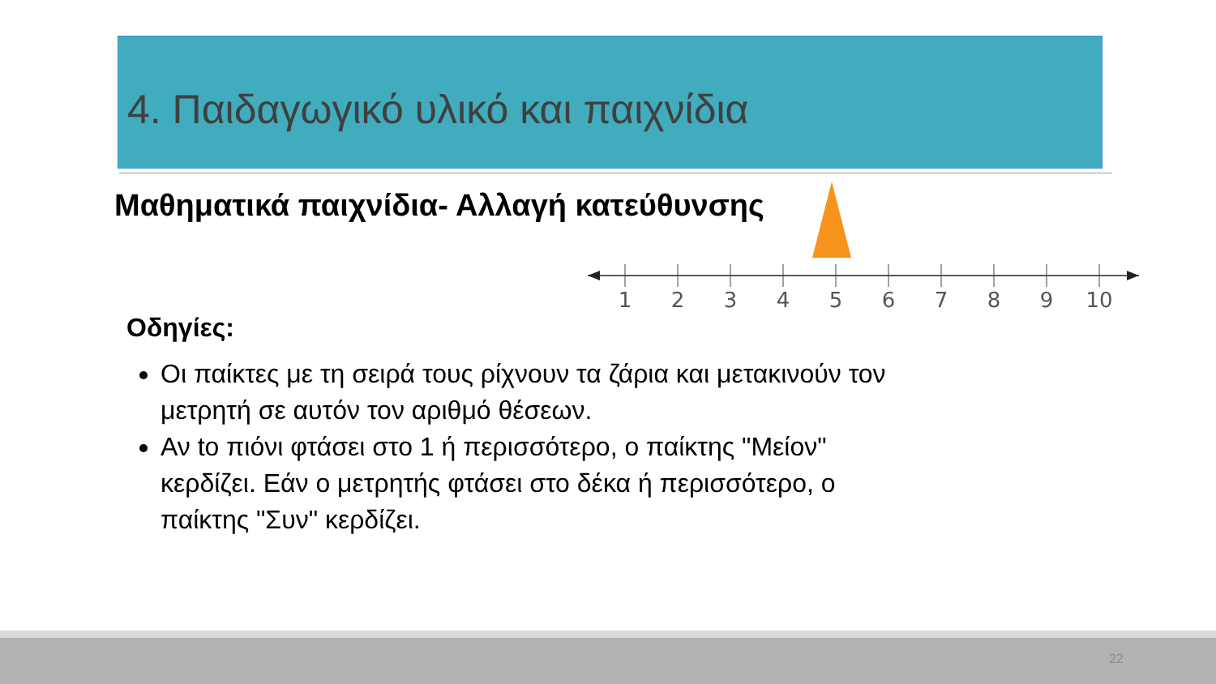4. Παιδαγωγικό υλικό και παιχνίδια
Μαθηματικά παιχνίδια- Αλλαγή κατεύθυνσης
1
2
3
4
5
6
7
8
9
10
Οδηγίες:
Οι παίκτες με τη σειρά τους ρίχνουν τα ζάρια και μετακινούν τον μετρητή σε αυτόν τον αριθμό θέσεων.
Αν to πιόνι φτάσει στο 1 ή περισσότερο, ο παίκτης "Μείον" κερδίζει. Εάν ο μετρητής φτάσει στο δέκα ή περισσότερο, ο παίκτης "Συν" κερδίζει.
22